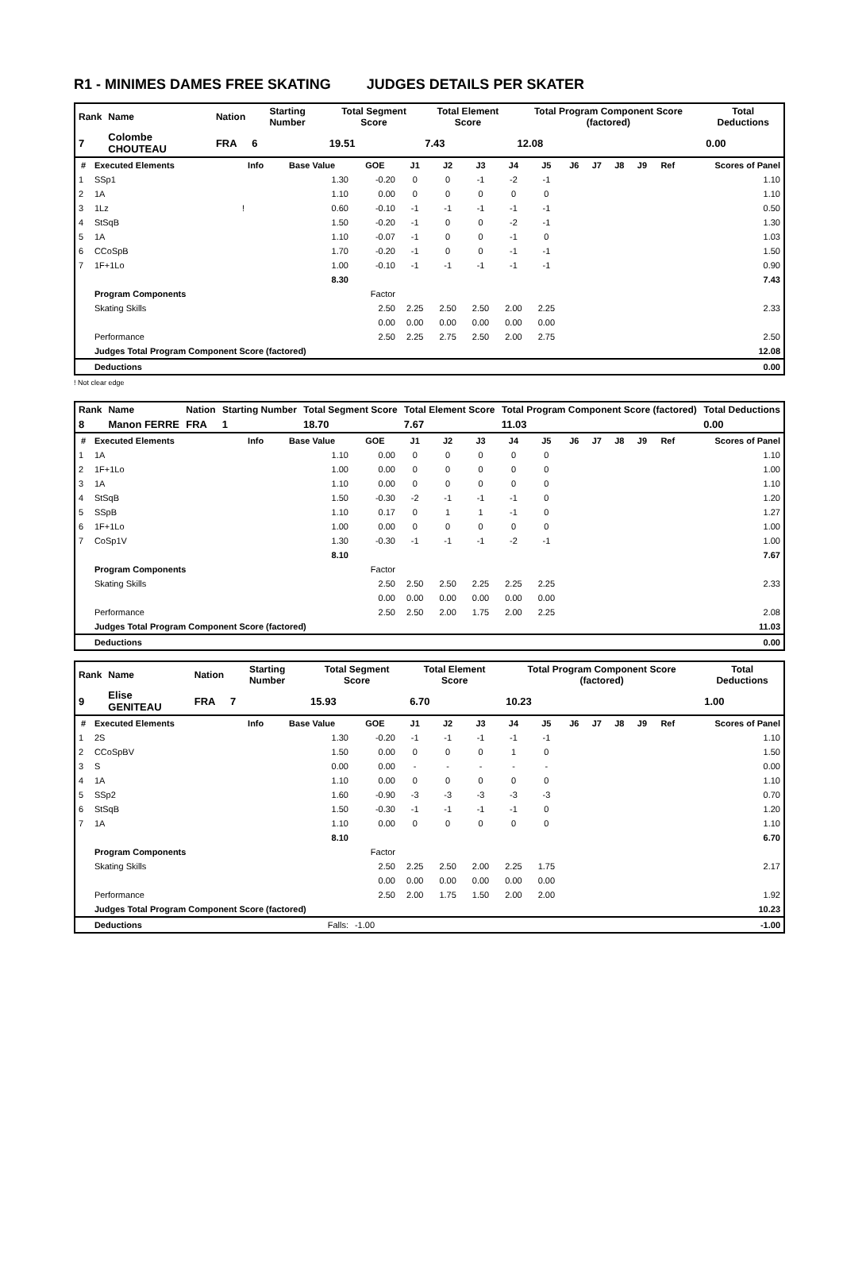R1 - MINIMES DAMES FREE SKATING JUDGES DETAILS PER SKATER
| Rank | Name | Nation | Starting Number | Total Segment Score | Total Element Score | Total Program Component Score (factored) | Total Deductions |
| 7 | Colombe CHOUTEAU | FRA | 6 | 19.51 | 7.43 | 12.08 | 0.00 |
| # | Executed Elements | Info | Base Value | GOE | J1 | J2 | J3 | J4 | J5 | J6 | J7 | J8 | J9 | Ref | Scores of Panel |
| --- | --- | --- | --- | --- | --- | --- | --- | --- | --- | --- | --- | --- | --- | --- | --- |
| 1 | SSp1 | | 1.30 | -0.20 | 0 | 0 | -1 | -2 | -1 | | | | | | 1.10 |
| 2 | 1A | | 1.10 | 0.00 | 0 | 0 | 0 | 0 | 0 | | | | | | 1.10 |
| 3 | 1Lz | ! | 0.60 | -0.10 | -1 | -1 | -1 | -1 | -1 | | | | | | 0.50 |
| 4 | StSqB | | 1.50 | -0.20 | -1 | 0 | 0 | -2 | -1 | | | | | | 1.30 |
| 5 | 1A | | 1.10 | -0.07 | -1 | 0 | 0 | -1 | 0 | | | | | | 1.03 |
| 6 | CCoSpB | | 1.70 | -0.20 | -1 | 0 | 0 | -1 | -1 | | | | | | 1.50 |
| 7 | 1F+1Lo | | 1.00 | -0.10 | -1 | -1 | -1 | -1 | -1 | | | | | | 0.90 |
| | | | 8.30 | | | | | | | | | | | | 7.43 |
| | Program Components | | | Factor | | | | | | | | | | | |
| | Skating Skills | | | 2.50 | 2.25 | 2.50 | 2.50 | 2.00 | 2.25 | | | | | | 2.33 |
| | | | | 0.00 | 0.00 | 0.00 | 0.00 | 0.00 | 0.00 | | | | | | |
| | Performance | | | 2.50 | 2.25 | 2.75 | 2.50 | 2.00 | 2.75 | | | | | | 2.50 |
| | Judges Total Program Component Score (factored) | | | | | | | | | | | | | | 12.08 |
| | Deductions | | | | | | | | | | | | | | 0.00 |
! Not clear edge
| Rank | Name | Nation | Starting Number | Total Segment Score | Total Element Score | Total Program Component Score (factored) | Total Deductions |
| 8 | Manon FERRE | FRA | 1 | 18.70 | 7.67 | 11.03 | 0.00 |
| # | Executed Elements | Info | Base Value | GOE | J1 | J2 | J3 | J4 | J5 | J6 | J7 | J8 | J9 | Ref | Scores of Panel |
| --- | --- | --- | --- | --- | --- | --- | --- | --- | --- | --- | --- | --- | --- | --- | --- |
| 1 | 1A | | 1.10 | 0.00 | 0 | 0 | 0 | 0 | 0 | | | | | | 1.10 |
| 2 | 1F+1Lo | | 1.00 | 0.00 | 0 | 0 | 0 | 0 | 0 | | | | | | 1.00 |
| 3 | 1A | | 1.10 | 0.00 | 0 | 0 | 0 | 0 | 0 | | | | | | 1.10 |
| 4 | StSqB | | 1.50 | -0.30 | -2 | -1 | -1 | -1 | 0 | | | | | | 1.20 |
| 5 | SSpB | | 1.10 | 0.17 | 0 | 1 | 1 | -1 | 0 | | | | | | 1.27 |
| 6 | 1F+1Lo | | 1.00 | 0.00 | 0 | 0 | 0 | 0 | 0 | | | | | | 1.00 |
| 7 | CoSp1V | | 1.30 | -0.30 | -1 | -1 | -1 | -2 | -1 | | | | | | 1.00 |
| | | | 8.10 | | | | | | | | | | | | 7.67 |
| | Program Components | | | Factor | | | | | | | | | | | |
| | Skating Skills | | | 2.50 | 2.50 | 2.50 | 2.25 | 2.25 | 2.25 | | | | | | 2.33 |
| | | | | 0.00 | 0.00 | 0.00 | 0.00 | 0.00 | 0.00 | | | | | | |
| | Performance | | | 2.50 | 2.50 | 2.00 | 1.75 | 2.00 | 2.25 | | | | | | 2.08 |
| | Judges Total Program Component Score (factored) | | | | | | | | | | | | | | 11.03 |
| | Deductions | | | | | | | | | | | | | | 0.00 |
| Rank | Name | Nation | Starting Number | Total Segment Score | Total Element Score | Total Program Component Score (factored) | Total Deductions |
| 9 | Elise GENITEAU | FRA | 7 | 15.93 | 6.70 | 10.23 | 1.00 |
| # | Executed Elements | Info | Base Value | GOE | J1 | J2 | J3 | J4 | J5 | J6 | J7 | J8 | J9 | Ref | Scores of Panel |
| --- | --- | --- | --- | --- | --- | --- | --- | --- | --- | --- | --- | --- | --- | --- | --- |
| 1 | 2S | | 1.30 | -0.20 | -1 | -1 | -1 | -1 | -1 | | | | | | 1.10 |
| 2 | CCoSpBV | | 1.50 | 0.00 | 0 | 0 | 0 | 1 | 0 | | | | | | 1.50 |
| 3 | S | | 0.00 | 0.00 | - | - | - | - | - | | | | | | 0.00 |
| 4 | 1A | | 1.10 | 0.00 | 0 | 0 | 0 | 0 | 0 | | | | | | 1.10 |
| 5 | SSp2 | | 1.60 | -0.90 | -3 | -3 | -3 | -3 | -3 | | | | | | 0.70 |
| 6 | StSqB | | 1.50 | -0.30 | -1 | -1 | -1 | -1 | 0 | | | | | | 1.20 |
| 7 | 1A | | 1.10 | 0.00 | 0 | 0 | 0 | 0 | 0 | | | | | | 1.10 |
| | | | 8.10 | | | | | | | | | | | | 6.70 |
| | Program Components | | | Factor | | | | | | | | | | | |
| | Skating Skills | | | 2.50 | 2.25 | 2.50 | 2.00 | 2.25 | 1.75 | | | | | | 2.17 |
| | | | | 0.00 | 0.00 | 0.00 | 0.00 | 0.00 | 0.00 | | | | | | |
| | Performance | | | 2.50 | 2.00 | 1.75 | 1.50 | 2.00 | 2.00 | | | | | | 1.92 |
| | Judges Total Program Component Score (factored) | | | | | | | | | | | | | | 10.23 |
| | Deductions | | Falls: | -1.00 | | | | | | | | | | | -1.00 |